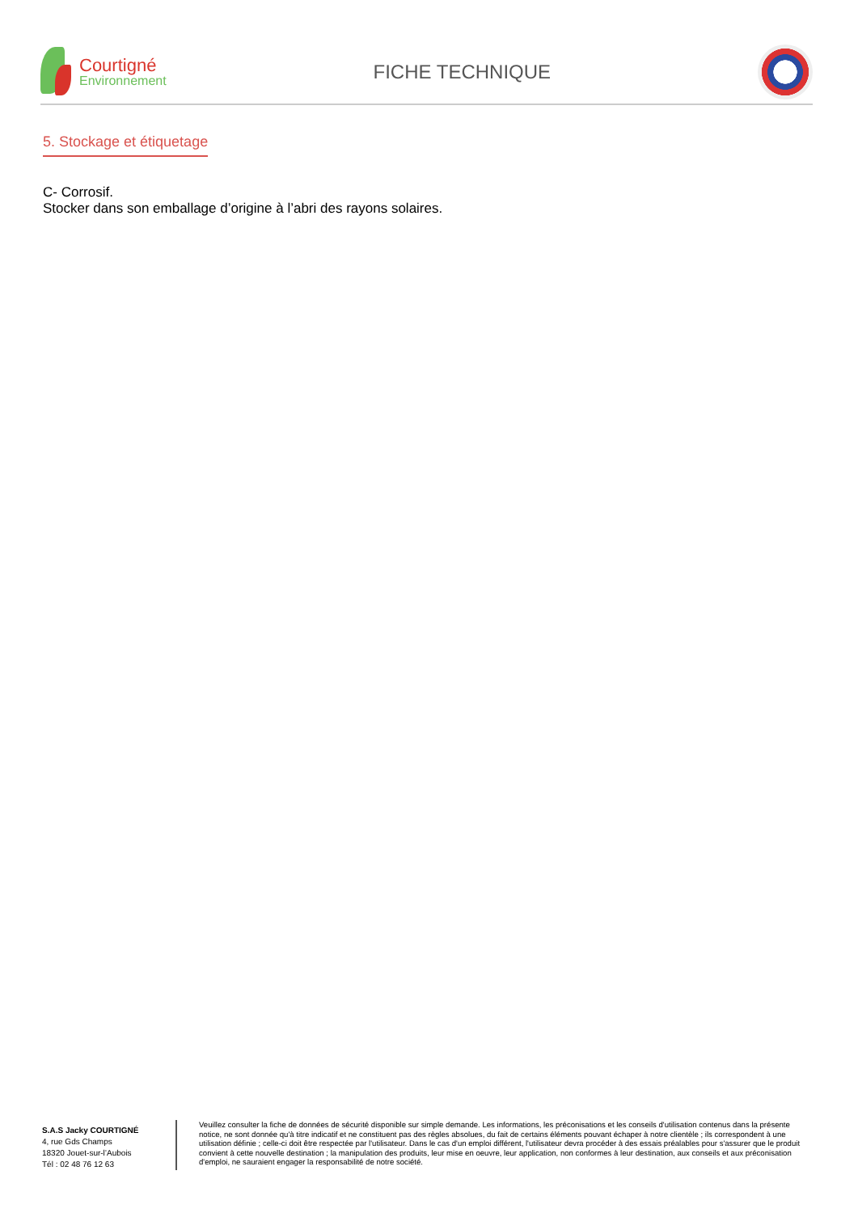Courtigné
Environnement
FICHE TECHNIQUE
5. Stockage et étiquetage
C- Corrosif.
Stocker dans son emballage d’origine à l’abri des rayons solaires.
S.A.S Jacky COURTIGNÉ
4, rue Gds Champs
18320 Jouet-sur-l’Aubois
Tél : 02 48 76 12 63
Veuillez consulter la fiche de données de sécurité disponible sur simple demande. Les informations, les préconisations et les conseils d'utilisation contenus dans la présente notice, ne sont donnée qu'à titre indicatif et ne constituent pas des règles absolues, du fait de certains éléments pouvant échaper à notre clientèle ; ils correspondent à une utilisation définie ; celle-ci doit être respectée par l'utilisateur. Dans le cas d'un emploi différent, l'utilisateur devra procéder à des essais préalables pour s'assurer que le produit convient à cette nouvelle destination ; la manipulation des produits, leur mise en oeuvre, leur application, non conformes à leur destination, aux conseils et aux préconisation d'emploi, ne sauraient engager la responsabilité de notre société.